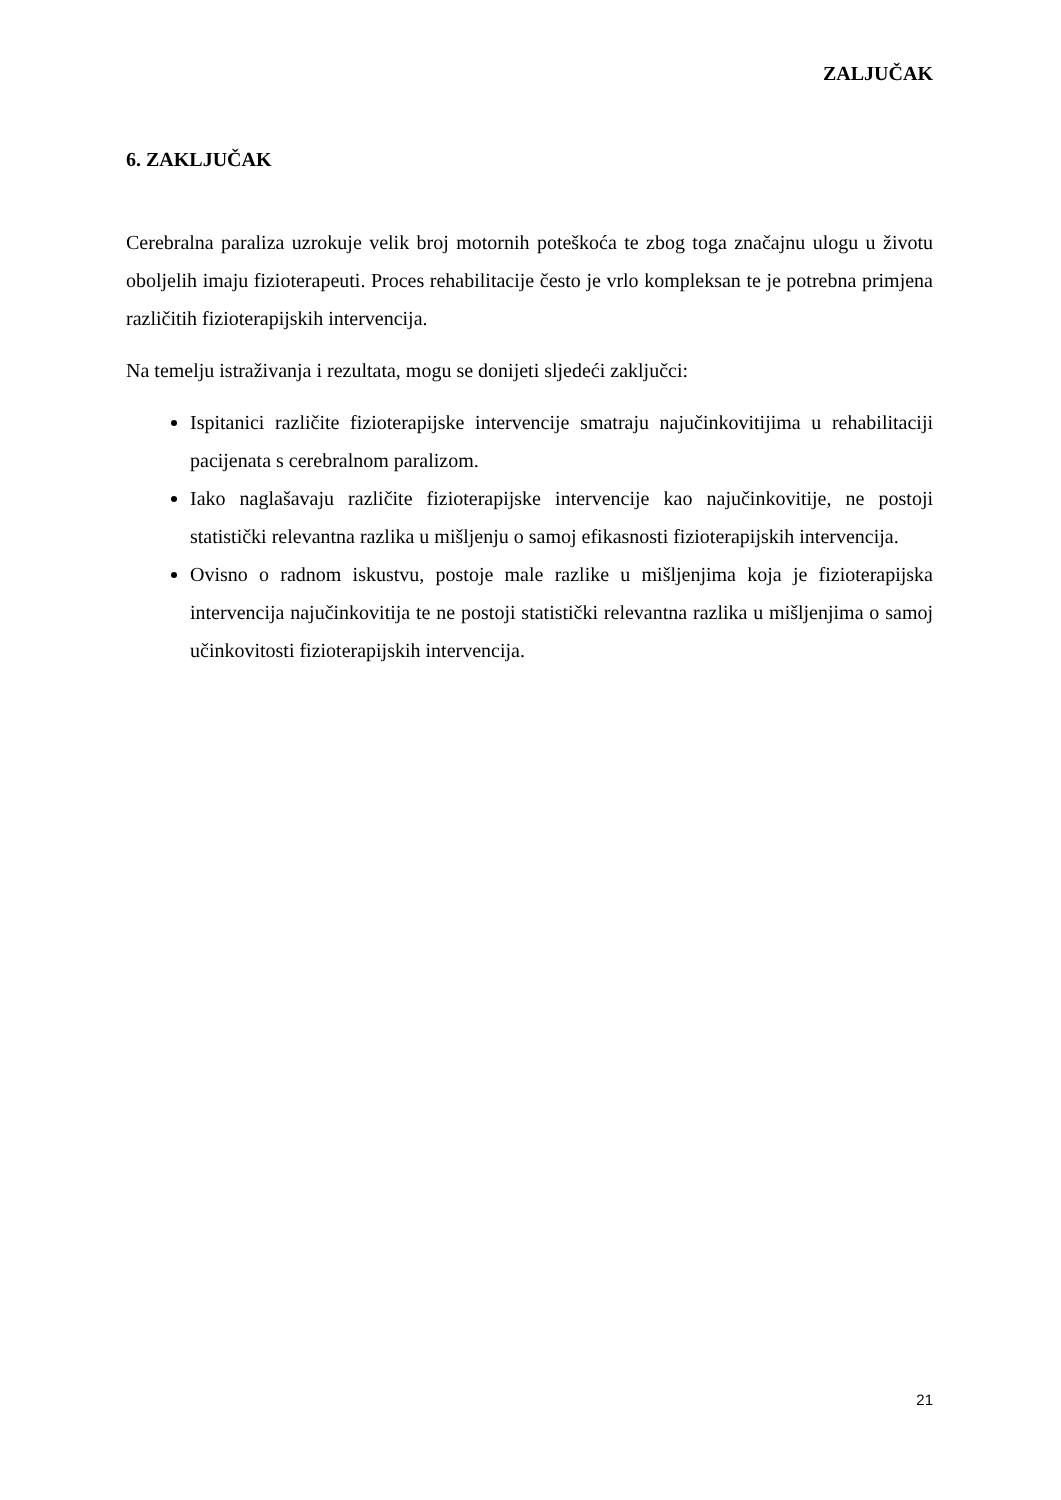ZALJUČAK
6. ZAKLJUČAK
Cerebralna paraliza uzrokuje velik broj motornih poteškoća te zbog toga značajnu ulogu u životu oboljelih imaju fizioterapeuti. Proces rehabilitacije često je vrlo kompleksan te je potrebna primjena različitih fizioterapijskih intervencija.
Na temelju istraživanja i rezultata, mogu se donijeti sljedeći zaključci:
Ispitanici različite fizioterapijske intervencije smatraju najučinkovitijima u rehabilitaciji pacijenata s cerebralnom paralizom.
Iako naglašavaju različite fizioterapijske intervencije kao najučinkovitije, ne postoji statistički relevantna razlika u mišljenju o samoj efikasnosti fizioterapijskih intervencija.
Ovisno o radnom iskustvu, postoje male razlike u mišljenjima koja je fizioterapijska intervencija najučinkovitija te ne postoji statistički relevantna razlika u mišljenjima o samoj učinkovitosti fizioterapijskih intervencija.
21